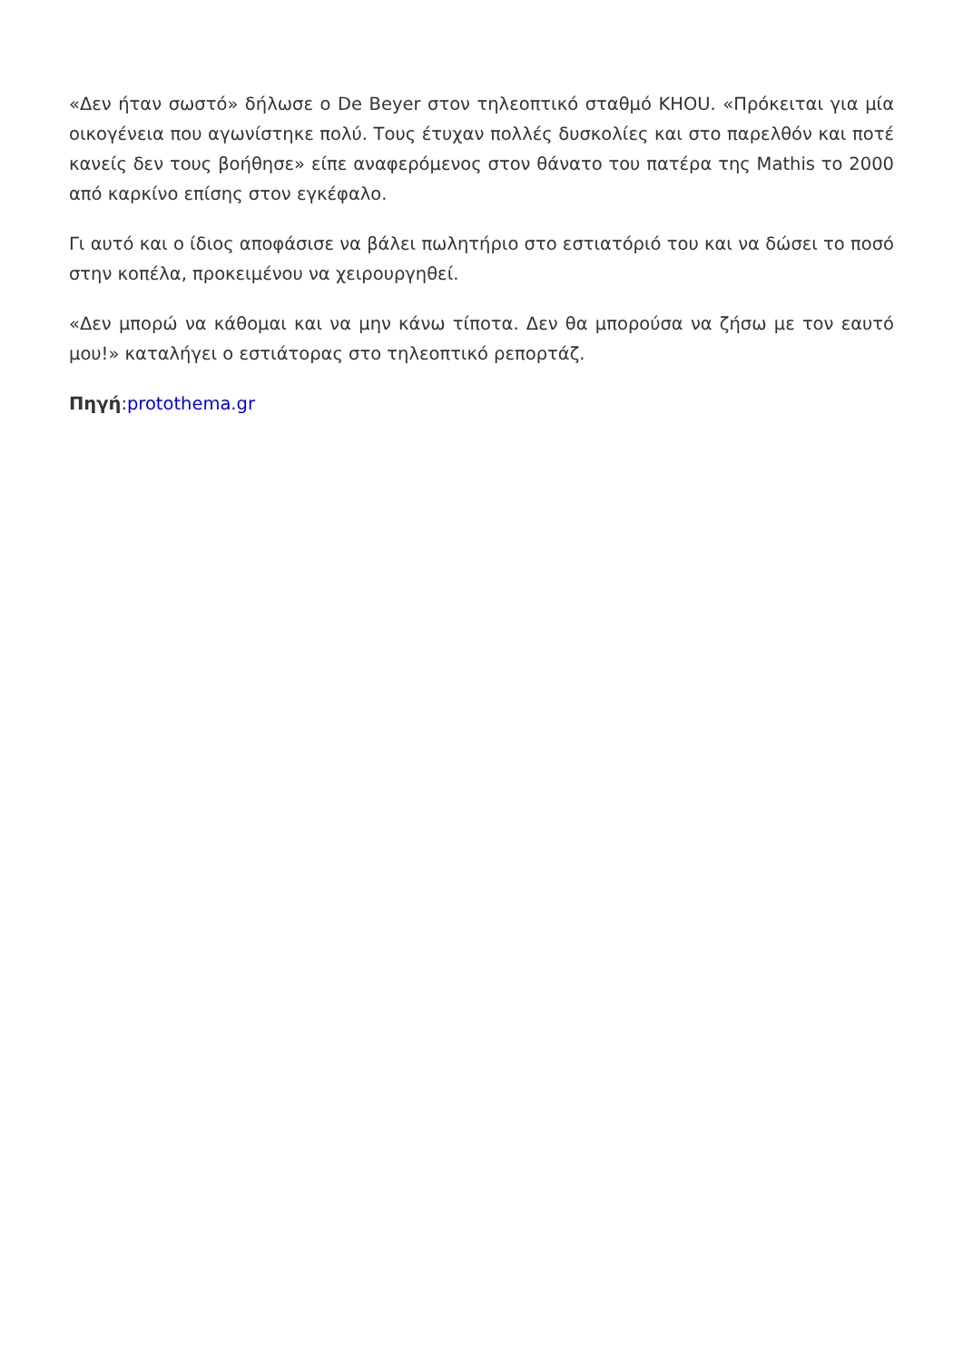«Δεν ήταν σωστό» δήλωσε ο De Beyer στον τηλεοπτικό σταθμό KHOU. «Πρόκειται για μία οικογένεια που αγωνίστηκε πολύ. Τους έτυχαν πολλές δυσκολίες και στο παρελθόν και ποτέ κανείς δεν τους βοήθησε» είπε αναφερόμενος στον θάνατο του πατέρα της Mathis το 2000 από καρκίνο επίσης στον εγκέφαλο.
Γι αυτό και ο ίδιος αποφάσισε να βάλει πωλητήριο στο εστιατόριό του και να δώσει το ποσό στην κοπέλα, προκειμένου να χειρουργηθεί.
«Δεν μπορώ να κάθομαι και να μην κάνω τίποτα. Δεν θα μπορούσα να ζήσω με τον εαυτό μου!» καταλήγει ο εστιάτορας στο τηλεοπτικό ρεπορτάζ.
Πηγή:protothema.gr